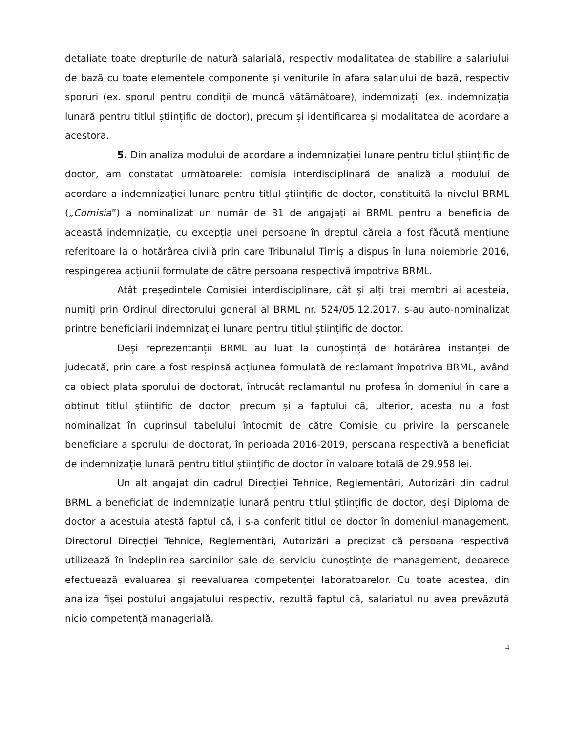detaliate toate drepturile de natură salarială, respectiv modalitatea de stabilire a salariului de bază cu toate elementele componente și veniturile în afara salariului de bază, respectiv sporuri (ex. sporul pentru condiții de muncă vătămătoare), indemnizații (ex. indemnizația lunară pentru titlul științific de doctor), precum și identificarea și modalitatea de acordare a acestora.
5. Din analiza modului de acordare a indemnizației lunare pentru titlul științific de doctor, am constatat următoarele: comisia interdisciplinară de analiză a modului de acordare a indemnizației lunare pentru titlul științific de doctor, constituită la nivelul BRML („Comisia”) a nominalizat un număr de 31 de angajați ai BRML pentru a beneficia de această indemnizație, cu excepția unei persoane în dreptul căreia a fost făcută mențiune referitoare la o hotărârea civilă prin care Tribunalul Timiș a dispus în luna noiembrie 2016, respingerea acțiunii formulate de către persoana respectivă împotriva BRML.
Atât președintele Comisiei interdisciplinare, cât și alți trei membri ai acesteia, numiți prin Ordinul directorului general al BRML nr. 524/05.12.2017, s-au auto-nominalizat printre beneficiarii indemnizației lunare pentru titlul științific de doctor.
Deși reprezentanții BRML au luat la cunoștință de hotărârea instanței de judecată, prin care a fost respinsă acțiunea formulată de reclamant împotriva BRML, având ca obiect plata sporului de doctorat, întrucât reclamantul nu profesa în domeniul în care a obținut titlul științific de doctor, precum și a faptului că, ulterior, acesta nu a fost nominalizat în cuprinsul tabelului întocmit de către Comisie cu privire la persoanele beneficiare a sporului de doctorat, în perioada 2016-2019, persoana respectivă a beneficiat de indemnizație lunară pentru titlul științific de doctor în valoare totală de 29.958 lei.
Un alt angajat din cadrul Direcției Tehnice, Reglementări, Autorizări din cadrul BRML a beneficiat de indemnizație lunară pentru titlul științific de doctor, deși Diploma de doctor a acestuia atestă faptul că, i s-a conferit titlul de doctor în domeniul management. Directorul Direcției Tehnice, Reglementări, Autorizări a precizat că persoana respectivă utilizează în îndeplinirea sarcinilor sale de serviciu cunoștințe de management, deoarece efectuează evaluarea și reevaluarea competenței laboratoarelor. Cu toate acestea, din analiza fișei postului angajatului respectiv, rezultă faptul că, salariatul nu avea prevăzută nicio competență managerială.
4